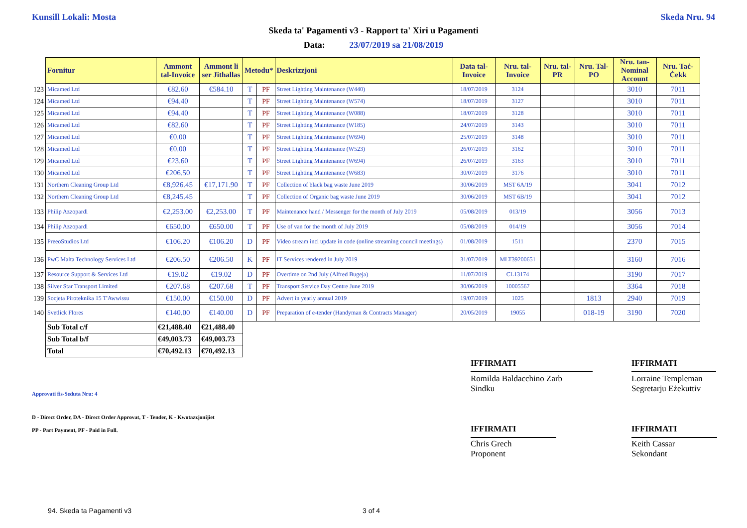Kunsill Lokali: Mosta Skeda Nru. 94
Skeda ta' Pagamenti v3 - Rapport ta' Xiri u Pagamenti
Data: 23/07/2019 sa 21/08/2019
| | Fornitur | Ammont tal-Invoice | Ammont li ser Jithallas | Metodu* | | Deskrizzjoni | Data tal-Invoice | Nru. tal-Invoice | Nru. tal-PR | Nru. Tal-PO | Nru. tan-Nominal Account | Nru. Taċ-Ċekk |
| 123 | Micamed Ltd | €82.60 | €584.10 | T | PF | Street Lighting Maintenance (W440) | 18/07/2019 | 3124 | | | 3010 | 7011 |
| 124 | Micamed Ltd | €94.40 | | T | PF | Street Lighting Maintenance (W574) | 18/07/2019 | 3127 | | | 3010 | 7011 |
| 125 | Micamed Ltd | €94.40 | | T | PF | Street Lighting Maintenance (W088) | 18/07/2019 | 3128 | | | 3010 | 7011 |
| 126 | Micamed Ltd | €82.60 | | T | PF | Street Lighting Maintenance (W185) | 24/07/2019 | 3143 | | | 3010 | 7011 |
| 127 | Micamed Ltd | €0.00 | | T | PF | Street Lighting Maintenance (W694) | 25/07/2019 | 3148 | | | 3010 | 7011 |
| 128 | Micamed Ltd | €0.00 | | T | PF | Street Lighting Maintenance (W523) | 26/07/2019 | 3162 | | | 3010 | 7011 |
| 129 | Micamed Ltd | €23.60 | | T | PF | Street Lighting Maintenance (W694) | 26/07/2019 | 3163 | | | 3010 | 7011 |
| 130 | Micamed Ltd | €206.50 | | T | PF | Street Lighting Maintenance (W683) | 30/07/2019 | 3176 | | | 3010 | 7011 |
| 131 | Northern Cleaning Group Ltd | €8,926.45 | €17,171.90 | T | PF | Collection of black bag waste June 2019 | 30/06/2019 | MST 6A/19 | | | 3041 | 7012 |
| 132 | Northern Cleaning Group Ltd | €8,245.45 | | T | PF | Collection of Organic bag waste June 2019 | 30/06/2019 | MST 6B/19 | | | 3041 | 7012 |
| 133 | Philip Azzopardi | €2,253.00 | €2,253.00 | T | PF | Maintenance hand / Messenger for the month of July 2019 | 05/08/2019 | 013/19 | | | 3056 | 7013 |
| 134 | Philip Azzopardi | €650.00 | €650.00 | T | PF | Use of van for the month of July 2019 | 05/08/2019 | 014/19 | | | 3056 | 7014 |
| 135 | PreeoStudios Ltd | €106.20 | €106.20 | D | PF | Video stream incl update in code (online streaming council meetings) | 01/08/2019 | 1511 | | | 2370 | 7015 |
| 136 | PwC Malta Technology Services Ltd | €206.50 | €206.50 | K | PF | IT Services rendered in July 2019 | 31/07/2019 | MLT39200651 | | | 3160 | 7016 |
| 137 | Resource Support & Services Ltd | €19.02 | €19.02 | D | PF | Overtime on 2nd July (Alfred Bugeja) | 11/07/2019 | CL13174 | | | 3190 | 7017 |
| 138 | Silver Star Transport Limited | €207.68 | €207.68 | T | PF | Transport Service Day Centre June 2019 | 30/06/2019 | 10005567 | | | 3364 | 7018 |
| 139 | Socjeta Piroteknika 15 T'Awwissu | €150.00 | €150.00 | D | PF | Advert in yearly annual 2019 | 19/07/2019 | 1025 | | 1813 | 2940 | 7019 |
| 140 | Svetlick Flores | €140.00 | €140.00 | D | PF | Preparation of e-tender (Handyman & Contracts Manager) | 20/05/2019 | 19055 | | 018-19 | 3190 | 7020 |
| | Sub Total c/f | €21,488.40 | €21,488.40 | | | | | | | | | |
| | Sub Total b/f | €49,003.73 | €49,003.73 | | | | | | | | | |
| | Total | €70,492.13 | €70,492.13 | | | | | | | | | |
IFFIRMATI
Romilda Baldacchino Zarb
Sindku
IFFIRMATI
Lorraine Templeman
Segretarju Eżekuttiv
Approvati fis-Seduta Nru: 4
D - Direct Order, DA - Direct Order Approvat, T - Tender, K - Kwotazzjonijiet
PP - Part Payment, PF - Paid in Full.
IFFIRMATI
Chris Grech
Proponent
IFFIRMATI
Keith Cassar
Sekondant
94. Skeda ta Pagamenti v3 3 of 4